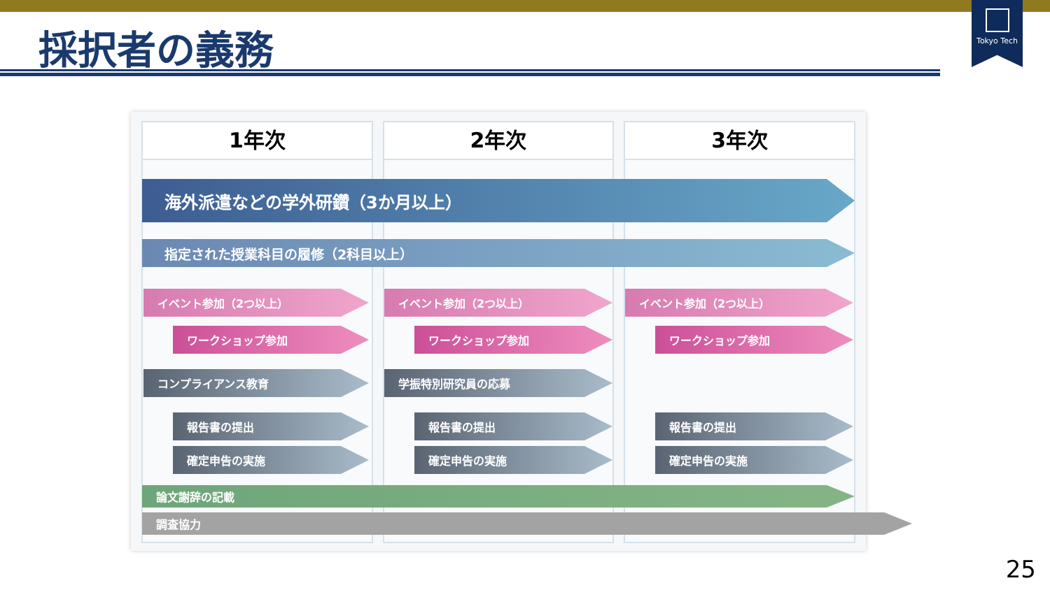Tokyo Tech
採択者の義務
1年次 2年次 3年次
海外派遣などの学外研鑽（3か月以上）
指定された授業科目の履修（2科目以上）
イベント参加（2つ以上） イベント参加（2つ以上） イベント参加（2つ以上）
ワークショップ参加 ワークショップ参加 ワークショップ参加
コンプライアンス教育 学振特別研究員の応募
報告書の提出 報告書の提出 報告書の提出
確定申告の実施 確定申告の実施 確定申告の実施
論文謝辞の記載
調査協力
25